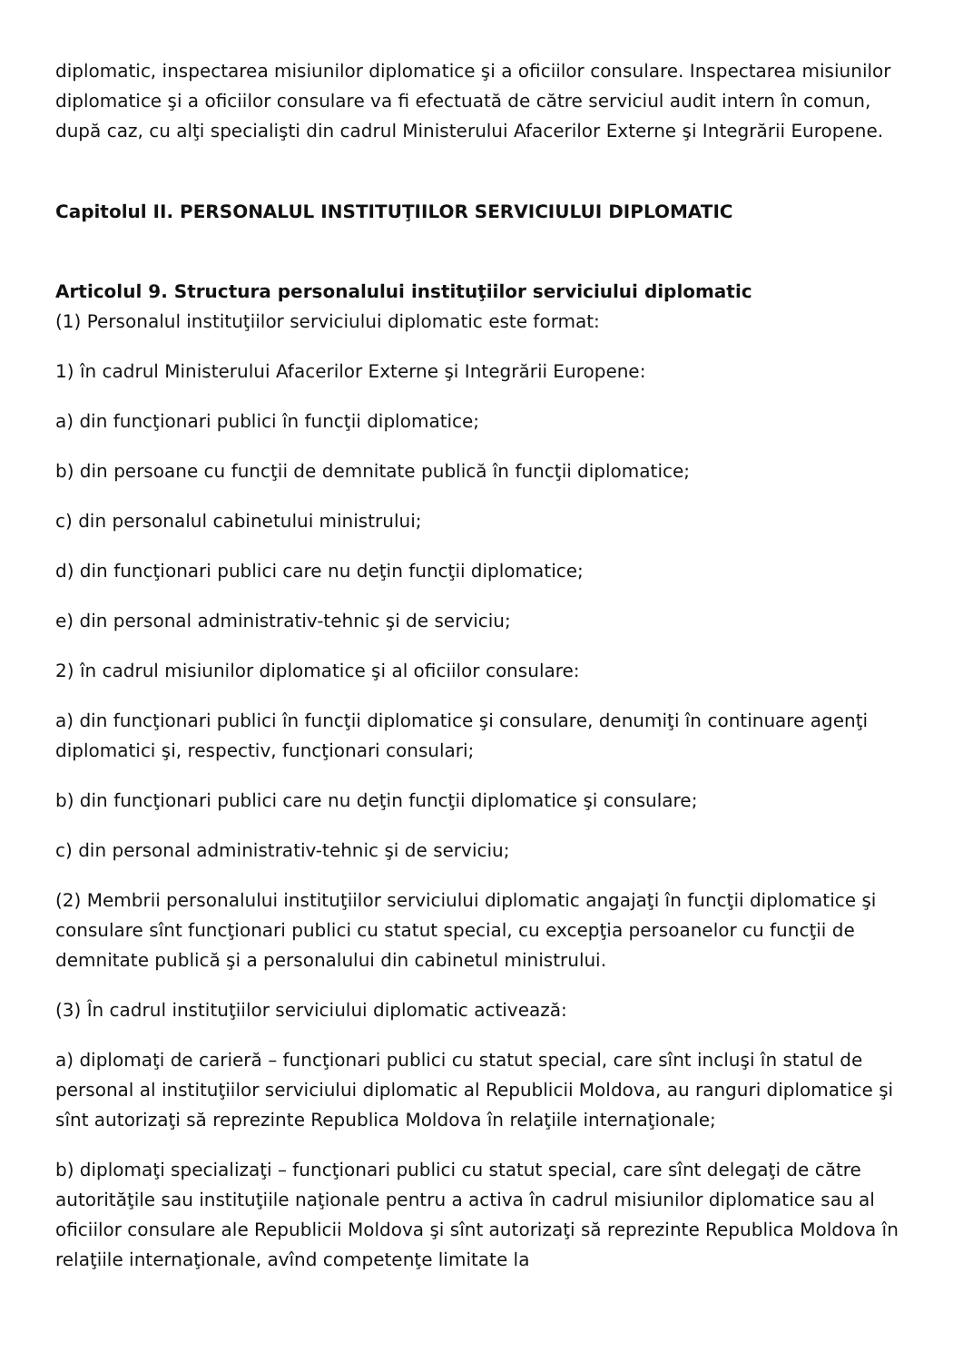diplomatic, inspectarea misiunilor diplomatice şi a oficiilor consulare. Inspectarea misiunilor diplomatice şi a oficiilor consulare va fi efectuată de către serviciul audit intern în comun, după caz, cu alţi specialişti din cadrul Ministerului Afacerilor Externe şi Integrării Europene.
Capitolul II. PERSONALUL INSTITUŢIILOR SERVICIULUI DIPLOMATIC
Articolul 9. Structura personalului instituţiilor serviciului diplomatic
(1) Personalul instituţiilor serviciului diplomatic este format:
1) în cadrul Ministerului Afacerilor Externe şi Integrării Europene:
a) din funcţionari publici în funcţii diplomatice;
b) din persoane cu funcţii de demnitate publică în funcţii diplomatice;
c) din personalul cabinetului ministrului;
d) din funcţionari publici care nu deţin funcţii diplomatice;
e) din personal administrativ-tehnic şi de serviciu;
2) în cadrul misiunilor diplomatice şi al oficiilor consulare:
a) din funcţionari publici în funcţii diplomatice şi consulare, denumiţi în continuare agenţi diplomatici şi, respectiv, funcţionari consulari;
b) din funcţionari publici care nu deţin funcţii diplomatice şi consulare;
c) din personal administrativ-tehnic şi de serviciu;
(2) Membrii personalului instituţiilor serviciului diplomatic angajaţi în funcţii diplomatice şi consulare sînt funcţionari publici cu statut special, cu excepţia persoanelor cu funcţii de demnitate publică şi a personalului din cabinetul ministrului.
(3) În cadrul instituţiilor serviciului diplomatic activează:
a) diplomaţi de carieră – funcţionari publici cu statut special, care sînt incluşi în statul de personal al instituţiilor serviciului diplomatic al Republicii Moldova, au ranguri diplomatice şi sînt autorizaţi să reprezinte Republica Moldova în relaţiile internaţionale;
b) diplomaţi specializaţi – funcţionari publici cu statut special, care sînt delegaţi de către autorităţile sau instituţiile naţionale pentru a activa în cadrul misiunilor diplomatice sau al oficiilor consulare ale Republicii Moldova şi sînt autorizaţi să reprezinte Republica Moldova în relaţiile internaţionale, avînd competenţe limitate la